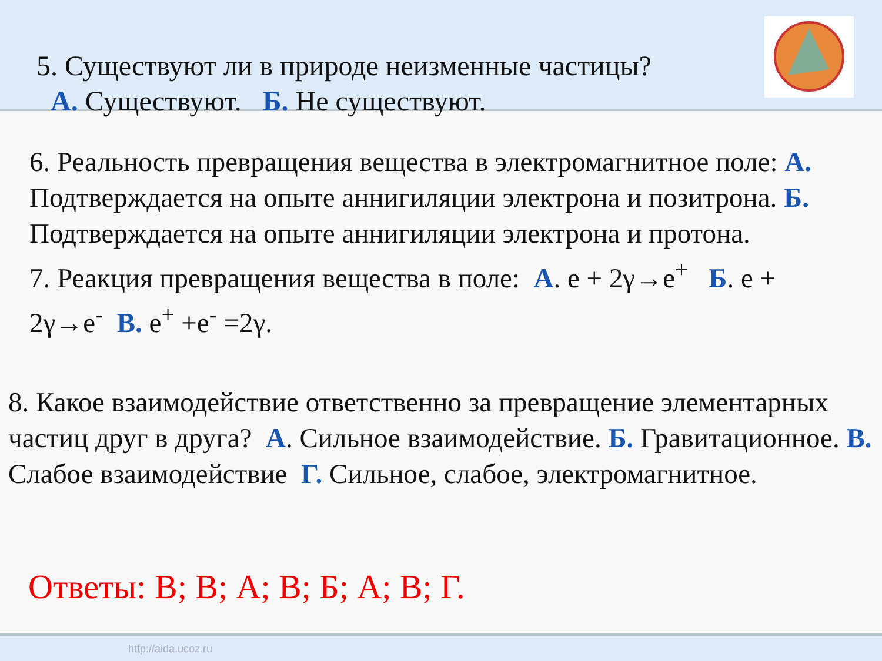5. Существуют ли в природе неизменные частицы?
А. Существуют. Б. Не существуют.
6. Реальность превращения вещества в электромагнитное поле: А. Подтверждается на опыте аннигиляции электрона и позитрона. Б. Подтверждается на опыте аннигиляции электрона и протона.
7. Реакция превращения вещества в поле: А. e + 2γ→e<sup>+</sup> Б. e + 2γ→e<sup>-</sup> В. e<sup>+</sup> +e<sup>-</sup> =2γ.
8. Какое взаимодействие ответственно за превращение элементарных частиц друг в друга? А. Сильное взаимодействие. Б. Гравитационное. В. Слабое взаимодействие Г. Сильное, слабое, электромагнитное.
Ответы: В; В; А; В; Б; А; В; Г.
http://aida.ucoz.ru